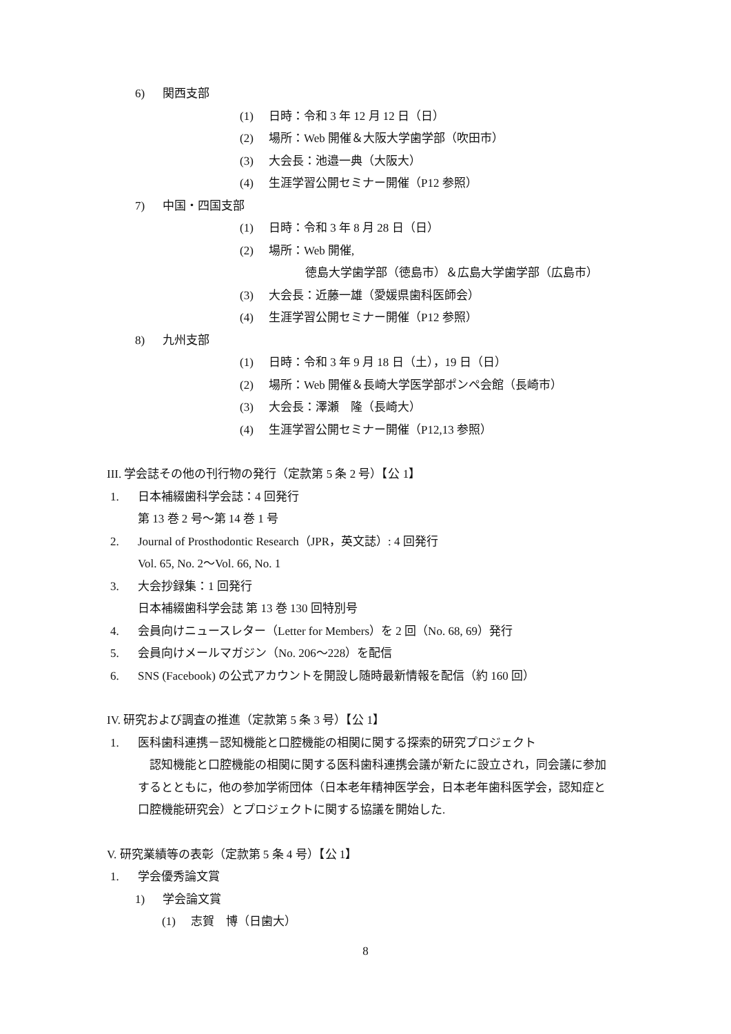6) 関西支部
(1) 日時：令和 3 年 12 月 12 日（日）
(2) 場所：Web 開催＆大阪大学歯学部（吹田市）
(3) 大会長：池邉一典（大阪大）
(4) 生涯学習公開セミナー開催（P12 参照）
7) 中国・四国支部
(1) 日時：令和 3 年 8 月 28 日（日）
(2) 場所：Web 開催,
徳島大学歯学部（徳島市）＆広島大学歯学部（広島市）
(3) 大会長：近藤一雄（愛媛県歯科医師会）
(4) 生涯学習公開セミナー開催（P12 参照）
8) 九州支部
(1) 日時：令和 3 年 9 月 18 日（土），19 日（日）
(2) 場所：Web 開催＆長崎大学医学部ポンペ会館（長崎市）
(3) 大会長：澤瀬　隆（長崎大）
(4) 生涯学習公開セミナー開催（P12,13 参照）
III. 学会誌その他の刊行物の発行（定款第 5 条 2 号）【公 1】
1. 日本補綴歯科学会誌：4 回発行
第 13 巻 2 号～第 14 巻 1 号
2. Journal of Prosthodontic Research（JPR，英文誌）: 4 回発行
Vol. 65, No. 2～Vol. 66, No. 1
3. 大会抄録集：1 回発行
日本補綴歯科学会誌 第 13 巻 130 回特別号
4. 会員向けニュースレター（Letter for Members）を 2 回（No. 68, 69）発行
5. 会員向けメールマガジン（No. 206～228）を配信
6. SNS (Facebook) の公式アカウントを開設し随時最新情報を配信（約 160 回）
IV. 研究および調査の推進（定款第 5 条 3 号）【公 1】
1. 医科歯科連携－認知機能と口腔機能の相関に関する探索的研究プロジェクト
　認知機能と口腔機能の相関に関する医科歯科連携会議が新たに設立され，同会議に参加
するとともに，他の参加学術団体（日本老年精神医学会，日本老年歯科医学会，認知症と
口腔機能研究会）とプロジェクトに関する協議を開始した.
V. 研究業績等の表彰（定款第 5 条 4 号）【公 1】
1. 学会優秀論文賞
1) 学会論文賞
(1) 志賀　博（日歯大）
8